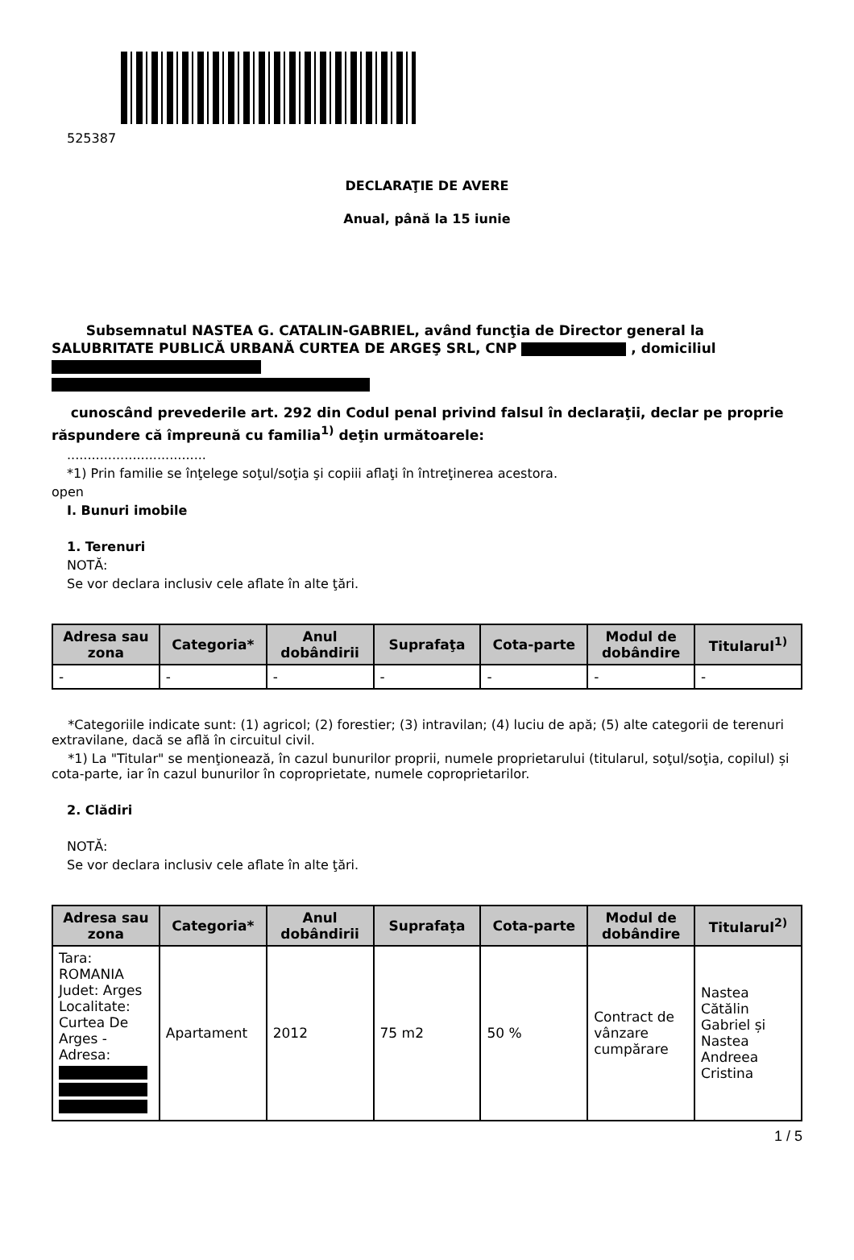525387
DECLARAŢIE DE AVERE
Anual, până la 15 iunie
Subsemnatul NASTEA G. CATALIN-GABRIEL, având funcţia de Director general la SALUBRITATE PUBLICĂ URBANĂ CURTEA DE ARGEŞ SRL, CNP , domiciliul
cunoscând prevederile art. 292 din Codul penal privind falsul în declaraţii, declar pe proprie răspundere că împreună cu familia<sup>1)</sup> deţin următoarele:
..................................
*1) Prin familie se înţelege soţul/soţia şi copiii aflaţi în întreţinerea acestora.
open
I. Bunuri imobile
1. Terenuri
NOTĂ:
Se vor declara inclusiv cele aflate în alte ţări.
| Adresa sau zona | Categoria* | Anul dobândirii | Suprafaţa | Cota-parte | Modul de dobândire | Titularul<sup>1)</sup> |
| --- | --- | --- | --- | --- | --- | --- |
| - | - | - | - | - | - | - |
*Categoriile indicate sunt: (1) agricol; (2) forestier; (3) intravilan; (4) luciu de apă; (5) alte categorii de terenuri extravilane, dacă se află în circuitul civil.
*1) La "Titular" se menţionează, în cazul bunurilor proprii, numele proprietarului (titularul, soţul/soţia, copilul) și cota-parte, iar în cazul bunurilor în coproprietate, numele coproprietarilor.
2. Clădiri
NOTĂ:
Se vor declara inclusiv cele aflate în alte ţări.
| Adresa sau zona | Categoria* | Anul dobândirii | Suprafaţa | Cota-parte | Modul de dobândire | Titularul<sup>2)</sup> |
| --- | --- | --- | --- | --- | --- | --- |
| Tara: ROMANIA Judet: Arges Localitate: Curtea De Arges - Adresa: | Apartament | 2012 | 75 m2 | 50 % | Contract de vânzare cumpărare | Nastea Cătălin Gabriel și Nastea Andreea Cristina |
1 / 5